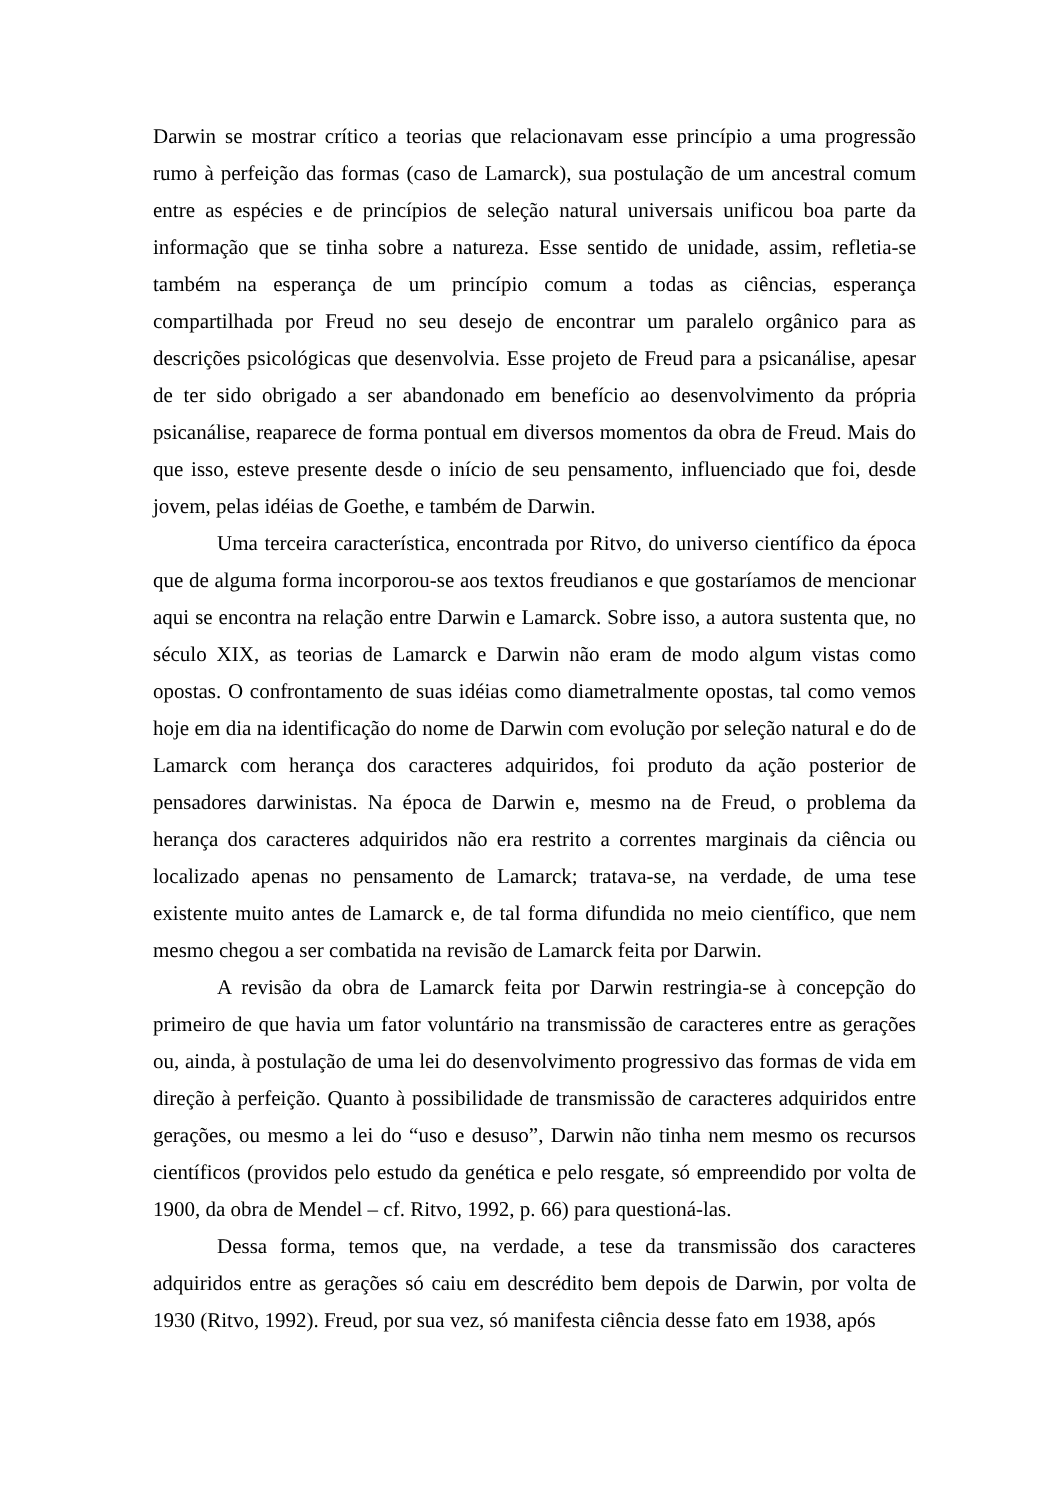Darwin se mostrar crítico a teorias que relacionavam esse princípio a uma progressão rumo à perfeição das formas (caso de Lamarck), sua postulação de um ancestral comum entre as espécies e de princípios de seleção natural universais unificou boa parte da informação que se tinha sobre a natureza. Esse sentido de unidade, assim, refletia-se também na esperança de um princípio comum a todas as ciências, esperança compartilhada por Freud no seu desejo de encontrar um paralelo orgânico para as descrições psicológicas que desenvolvia. Esse projeto de Freud para a psicanálise, apesar de ter sido obrigado a ser abandonado em benefício ao desenvolvimento da própria psicanálise, reaparece de forma pontual em diversos momentos da obra de Freud. Mais do que isso, esteve presente desde o início de seu pensamento, influenciado que foi, desde jovem, pelas idéias de Goethe, e também de Darwin.
Uma terceira característica, encontrada por Ritvo, do universo científico da época que de alguma forma incorporou-se aos textos freudianos e que gostaríamos de mencionar aqui se encontra na relação entre Darwin e Lamarck. Sobre isso, a autora sustenta que, no século XIX, as teorias de Lamarck e Darwin não eram de modo algum vistas como opostas. O confrontamento de suas idéias como diametralmente opostas, tal como vemos hoje em dia na identificação do nome de Darwin com evolução por seleção natural e do de Lamarck com herança dos caracteres adquiridos, foi produto da ação posterior de pensadores darwinistas. Na época de Darwin e, mesmo na de Freud, o problema da herança dos caracteres adquiridos não era restrito a correntes marginais da ciência ou localizado apenas no pensamento de Lamarck; tratava-se, na verdade, de uma tese existente muito antes de Lamarck e, de tal forma difundida no meio científico, que nem mesmo chegou a ser combatida na revisão de Lamarck feita por Darwin.
A revisão da obra de Lamarck feita por Darwin restringia-se à concepção do primeiro de que havia um fator voluntário na transmissão de caracteres entre as gerações ou, ainda, à postulação de uma lei do desenvolvimento progressivo das formas de vida em direção à perfeição. Quanto à possibilidade de transmissão de caracteres adquiridos entre gerações, ou mesmo a lei do “uso e desuso”, Darwin não tinha nem mesmo os recursos científicos (providos pelo estudo da genética e pelo resgate, só empreendido por volta de 1900, da obra de Mendel – cf. Ritvo, 1992, p. 66) para questioná-las.
Dessa forma, temos que, na verdade, a tese da transmissão dos caracteres adquiridos entre as gerações só caiu em descrédito bem depois de Darwin, por volta de 1930 (Ritvo, 1992). Freud, por sua vez, só manifesta ciência desse fato em 1938, após